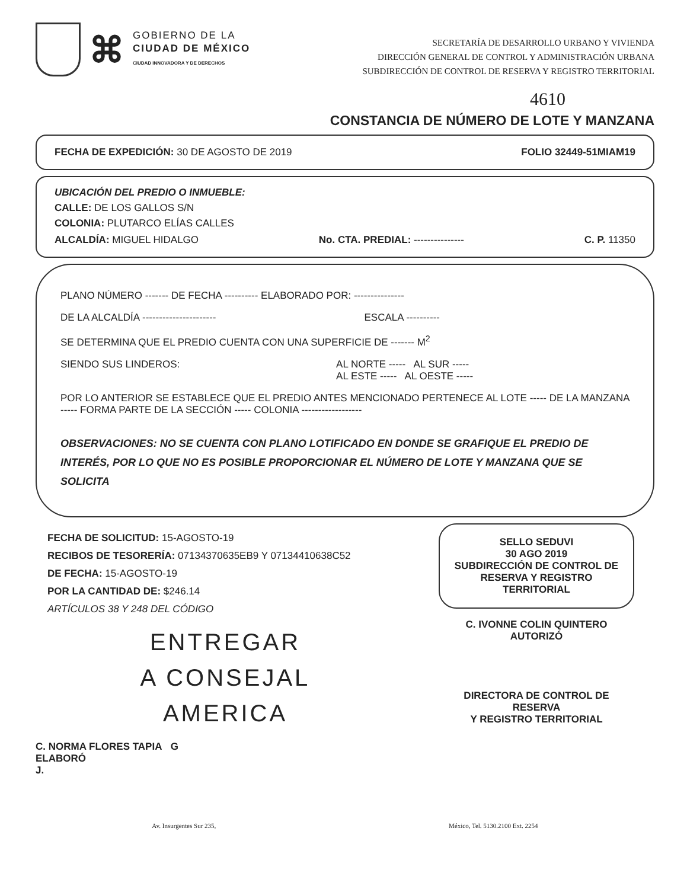⌘
GOBIERNO DE LA
CIUDAD DE MÉXICO
CIUDAD INNOVADORA Y DE DERECHOS
SECRETARÍA DE DESARROLLO URBANO Y VIVIENDA
DIRECCIÓN GENERAL DE CONTROL Y ADMINISTRACIÓN URBANA
SUBDIRECCIÓN DE CONTROL DE RESERVA Y REGISTRO TERRITORIAL
4610
CONSTANCIA DE NÚMERO DE LOTE Y MANZANA
FECHA DE EXPEDICIÓN: 30 DE AGOSTO DE 2019 FOLIO 32449-51MIAM19
UBICACIÓN DEL PREDIO O INMUEBLE:
CALLE: DE LOS GALLOS S/N
COLONIA: PLUTARCO ELÍAS CALLES
ALCALDÍA: MIGUEL HIDALGO No. CTA. PREDIAL: --------------- C. P. 11350
PLANO NÚMERO ------- DE FECHA ---------- ELABORADO POR: ---------------
DE LA ALCALDÍA ---------------------- ESCALA ----------
SE DETERMINA QUE EL PREDIO CUENTA CON UNA SUPERFICIE DE ------- M<sup>2</sup>
SIENDO SUS LINDEROS: AL NORTE ----- AL SUR -----
AL ESTE ----- AL OESTE -----
POR LO ANTERIOR SE ESTABLECE QUE EL PREDIO ANTES MENCIONADO PERTENECE AL LOTE ----- DE LA MANZANA ----- FORMA PARTE DE LA SECCIÓN ----- COLONIA ------------------
OBSERVACIONES: NO SE CUENTA CON PLANO LOTIFICADO EN DONDE SE GRAFIQUE EL PREDIO DE INTERÉS, POR LO QUE NO ES POSIBLE PROPORCIONAR EL NÚMERO DE LOTE Y MANZANA QUE SE SOLICITA
FECHA DE SOLICITUD: 15-AGOSTO-19
RECIBOS DE TESORERÍA: 07134370635EB9 Y 07134410638C52
DE FECHA: 15-AGOSTO-19
POR LA CANTIDAD DE: $246.14
ARTÍCULOS 38 Y 248 DEL CÓDIGO
ENTREGAR
A CONSEJAL
AMERICA
C. NORMA FLORES TAPIA G
ELABORÓ
J.
SELLO SEDUVI
30 AGO 2019
SUBDIRECCIÓN DE CONTROL DE RESERVA Y REGISTRO TERRITORIAL
C. IVONNE COLIN QUINTERO
AUTORIZÓ
DIRECTORA DE CONTROL DE RESERVA
Y REGISTRO TERRITORIAL
Av. Insurgentes Sur 235, México, Tel. 5130.2100 Ext. 2254